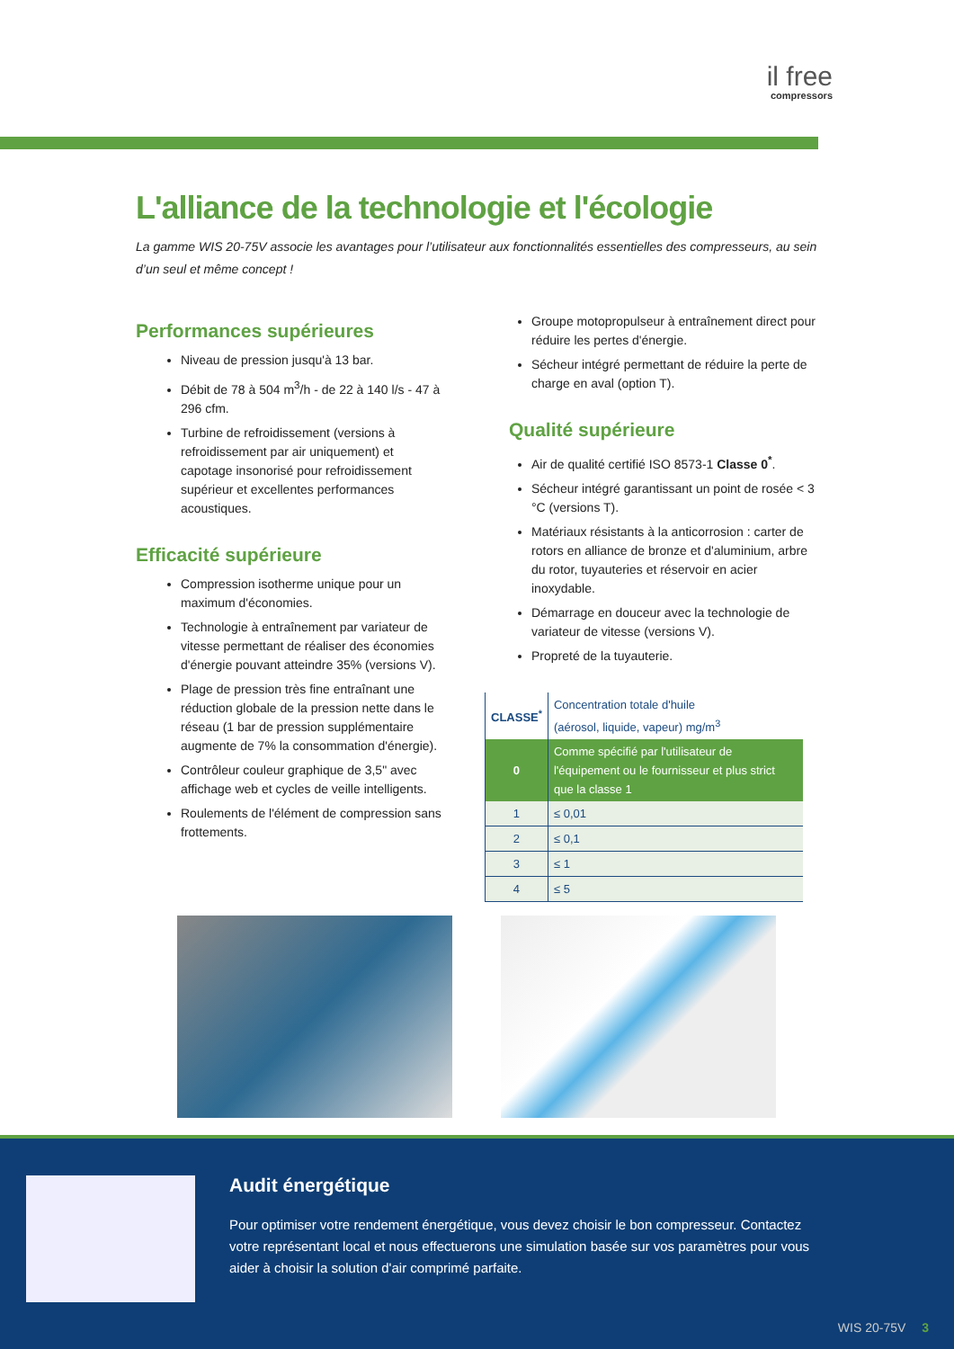il free
compressors
L'alliance de la technologie et l'écologie
La gamme WIS 20-75V associe les avantages pour l’utilisateur aux fonctionnalités essentielles des compresseurs, au sein d’un seul et même concept !
Performances supérieures
Niveau de pression jusqu'à 13 bar.
Débit de 78 à 504 m<sup>3</sup>/h - de 22 à 140 l/s - 47 à 296 cfm.
Turbine de refroidissement (versions à refroidissement par air uniquement) et capotage insonorisé pour refroidissement supérieur et excellentes performances acoustiques.
Efficacité supérieure
Compression isotherme unique pour un maximum d'économies.
Technologie à entraînement par variateur de vitesse permettant de réaliser des économies d'énergie pouvant atteindre 35% (versions V).
Plage de pression très fine entraînant une réduction globale de la pression nette dans le réseau (1 bar de pression supplémentaire augmente de 7% la consommation d'énergie).
Contrôleur couleur graphique de 3,5" avec affichage web et cycles de veille intelligents.
Roulements de l'élément de compression sans frottements.
Groupe motopropulseur à entraînement direct pour réduire les pertes d'énergie.
Sécheur intégré permettant de réduire la perte de charge en aval (option T).
Qualité supérieure
Air de qualité certifié ISO 8573-1 Classe 0<sup>*</sup>.
Sécheur intégré garantissant un point de rosée < 3 °C (versions T).
Matériaux résistants à la anticorrosion : carter de rotors en alliance de bronze et d'aluminium, arbre du rotor, tuyauteries et réservoir en acier inoxydable.
Démarrage en douceur avec la technologie de variateur de vitesse (versions V).
Propreté de la tuyauterie.
| CLASSE<sup>*</sup> | Concentration totale d'huile (aérosol, liquide, vapeur) mg/m<sup>3</sup> |
| 0 | Comme spécifié par l'utilisateur de l'équipement ou le fournisseur et plus strict que la classe 1 |
| 1 | ≤ 0,01 |
| 2 | ≤ 0,1 |
| 3 | ≤ 1 |
| 4 | ≤ 5 |
Audit énergétique
Pour optimiser votre rendement énergétique, vous devez choisir le bon compresseur. Contactez votre représentant local et nous effectuerons une simulation basée sur vos paramètres pour vous aider à choisir la solution d'air comprimé parfaite.
WIS 20-75V 3